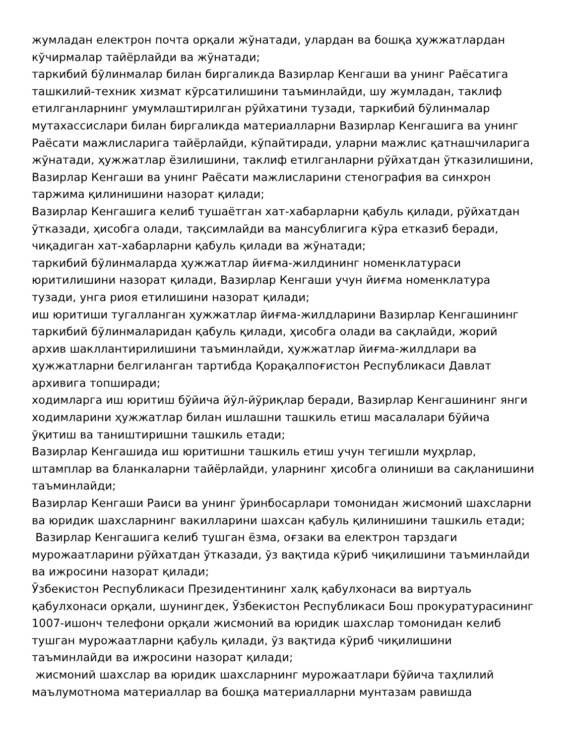жумладан електрон почта орқали жўнатади, улардан ва бошқа ҳужжатлардан кўчирмалар тайёрлайди ва жўнатади;
таркибий бўлинмалар билан биргаликда Вазирлар Кенгаши ва унинг Раёсатига ташкилий-техник хизмат кўрсатилишини таъминлайди, шу жумладан, таклиф етилганларнинг умумлаштирилган рўйхатини тузади, таркибий бўлинмалар мутахассислари билан биргаликда материалларни Вазирлар Кенгашига ва унинг Раёсати мажлисларига тайёрлайди, кўпайтиради, уларни мажлис қатнашчиларига жўнатади, ҳужжатлар ёзилишини, таклиф етилганларни рўйхатдан ўтказилишини, Вазирлар Кенгаши ва унинг Раёсати мажлисларини стенография ва синхрон таржима қилинишини назорат қилади;
Вазирлар Кенгашига келиб тушаётган хат-хабарларни қабуль қилади, рўйхатдан ўтказади, ҳисобга олади, тақсимлайди ва мансублигига кўра етказиб беради, чиқадиган хат-хабарларни қабуль қилади ва жўнатади;
таркибий бўлинмаларда ҳужжатлар йиғма-жилдининг номенклатураси юритилишини назорат қилади, Вазирлар Кенгаши учун йиғма номенклатура тузади, унга риоя етилишини назорат қилади;
иш юритиши тугалланган ҳужжатлар йиғма-жилдларини Вазирлар Кенгашининг таркибий бўлинмаларидан қабуль қилади, ҳисобга олади ва сақлайди, жорий архив шакллантирилишини таъминлайди, ҳужжатлар йиғма-жилдлари ва ҳужжатларни белгиланган тартибда Қорақалпоғистон Республикаси Давлат архивига топширади;
ходимларга иш юритиш бўйича йўл-йўриқлар беради, Вазирлар Кенгашининг янги ходимларини ҳужжатлар билан ишлашни ташкиль етиш масалалари бўйича ўқитиш ва таништиришни ташкиль етади;
Вазирлар Кенгашида иш юритишни ташкиль етиш учун тегишли муҳрлар, штамплар ва бланкаларни тайёрлайди, уларнинг ҳисобга олиниши ва сақланишини таъминлайди;
Вазирлар Кенгаши Раиси ва унинг ўринбосарлари томонидан жисмоний шахсларни ва юридик шахсларнинг вакилларини шахсан қабуль қилинишини ташкиль етади;
Вазирлар Кенгашига келиб тушган ёзма, оғзаки ва електрон тарздаги мурожаатларини рўйхатдан ўтказади, ўз вақтида кўриб чиқилишини таъминлайди ва ижросини назорат қилади;
Ўзбекистон Республикаси Президентининг халқ қабулхонаси ва виртуаль қабулхонаси орқали, шунингдек, Ўзбекистон Республикаси Бош прокуратурасининг 1007-ишонч телефони орқали жисмоний ва юридик шахслар томонидан келиб тушган мурожаатларни қабуль қилади, ўз вақтида кўриб чиқилишини таъминлайди ва ижросини назорат қилади;
жисмоний шахслар ва юридик шахсларнинг мурожаатлари бўйича таҳлилий маълумотнома материаллар ва бошқа материалларни мунтазам равишда